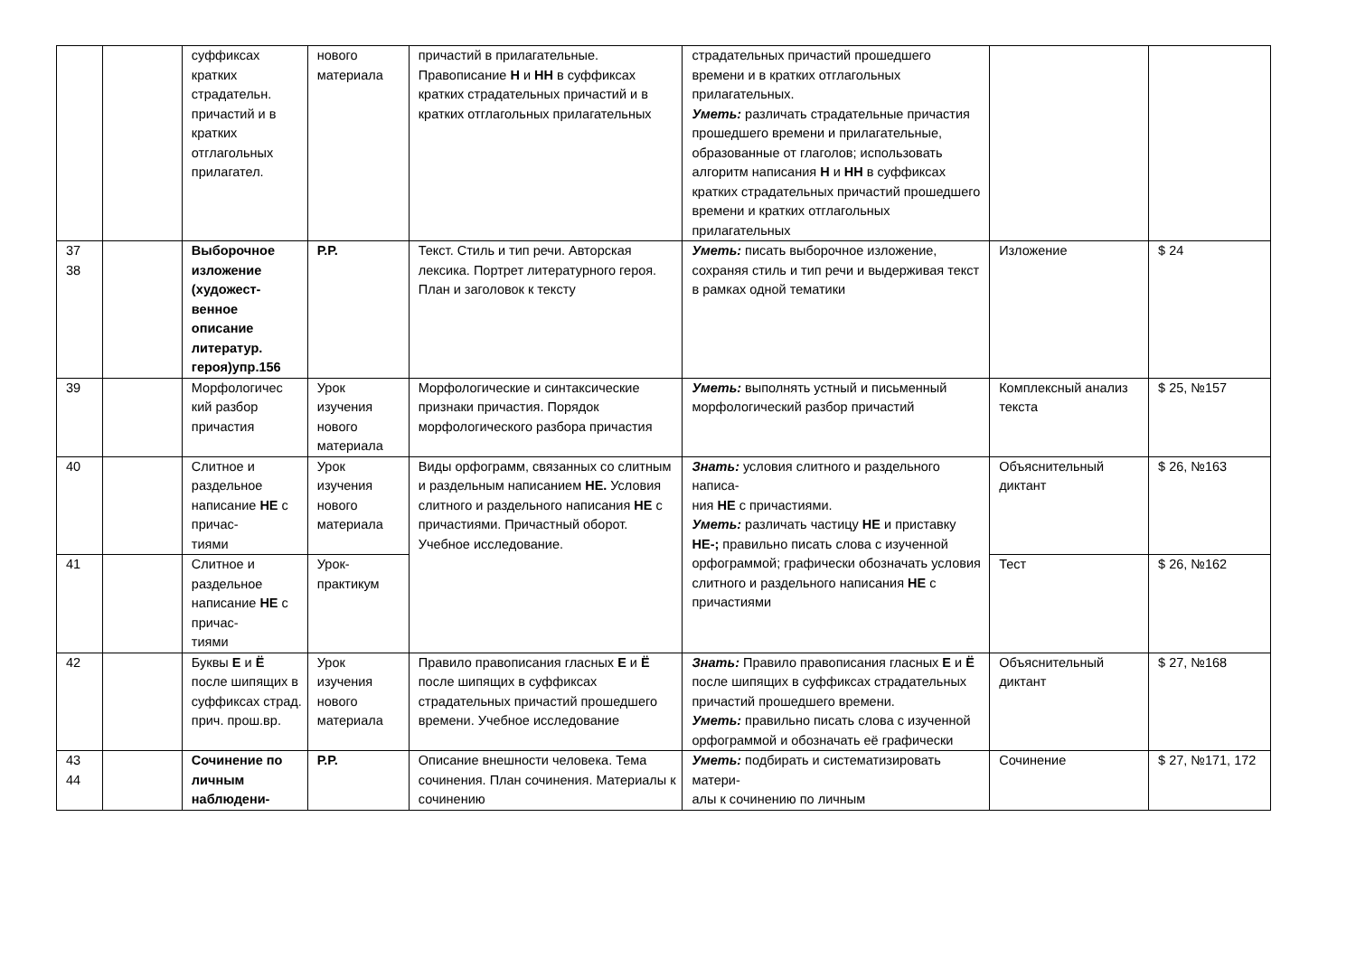| | | суффиксах кратких страдательн. причастий и в кратких отглагольных прилагател. | нового материала | причастий в прилагательные. Правописание Н и НН в суффиксах кратких страдательных причастий и в кратких отглагольных прилагательных | страдательных причастий прошедшего времени и в кратких отглагольных прилагательных. Уметь: различать страдательные причастия прошедшего времени и прилагательные, образованные от глаголов; использовать алгоритм написания Н и НН в суффиксах кратких страдательных причастий прошедшего времени и кратких отглагольных прилагательных | | |
| 37 38 | | Выборочное изложение (художест-венное описание литератур. героя)упр.156 | Р.Р. | Текст. Стиль и тип речи. Авторская лексика. Портрет литературного героя. План и заголовок к тексту | Уметь: писать выборочное изложение, сохраняя стиль и тип речи и выдерживая текст в рамках одной тематики | Изложение | $ 24 |
| 39 | | Морфологичес кий разбор причастия | Урок изучения нового материала | Морфологические и синтаксические признаки причастия. Порядок морфологического разбора причастия | Уметь: выполнять устный и письменный морфологический разбор причастий | Комплексный анализ текста | $ 25, №157 |
| 40 | | Слитное и раздельное написание НЕ с причас- тиями | Урок изучения нового материала | Виды орфограмм, связанных со слитным и раздельным написанием НЕ. Условия слитного и раздельного написания НЕ с причастиями. Причастный оборот. Учебное исследование. | Знать: условия слитного и раздельного написа- ния НЕ с причастиями. Уметь: различать частицу НЕ и приставку НЕ-; правильно писать слова с изученной орфограммой; графически обозначать условия слитного и раздельного написания НЕ с причастиями | Объяснительный диктант | $ 26, №163 |
| 41 | | Слитное и раздельное написание НЕ с причас- тиями | Урок-практикум | | | Тест | $ 26, №162 |
| 42 | | Буквы Е и Ё после шипящих в суффиксах страд. прич. прош.вр. | Урок изучения нового материала | Правило правописания гласных Е и Ё после шипящих в суффиксах страдательных причастий прошедшего времени. Учебное исследование | Знать: Правило правописания гласных Е и Ё после шипящих в суффиксах страдательных причастий прошедшего времени. Уметь: правильно писать слова с изученной орфограммой и обозначать её графически | Объяснительный диктант | $ 27, №168 |
| 43 44 | | Сочинение по личным наблюдени- | Р.Р. | Описание внешности человека. Тема сочинения. План сочинения. Материалы к сочинению | Уметь: подбирать и систематизировать матери- алы к сочинению по личным | Сочинение | $ 27, №171, 172 |